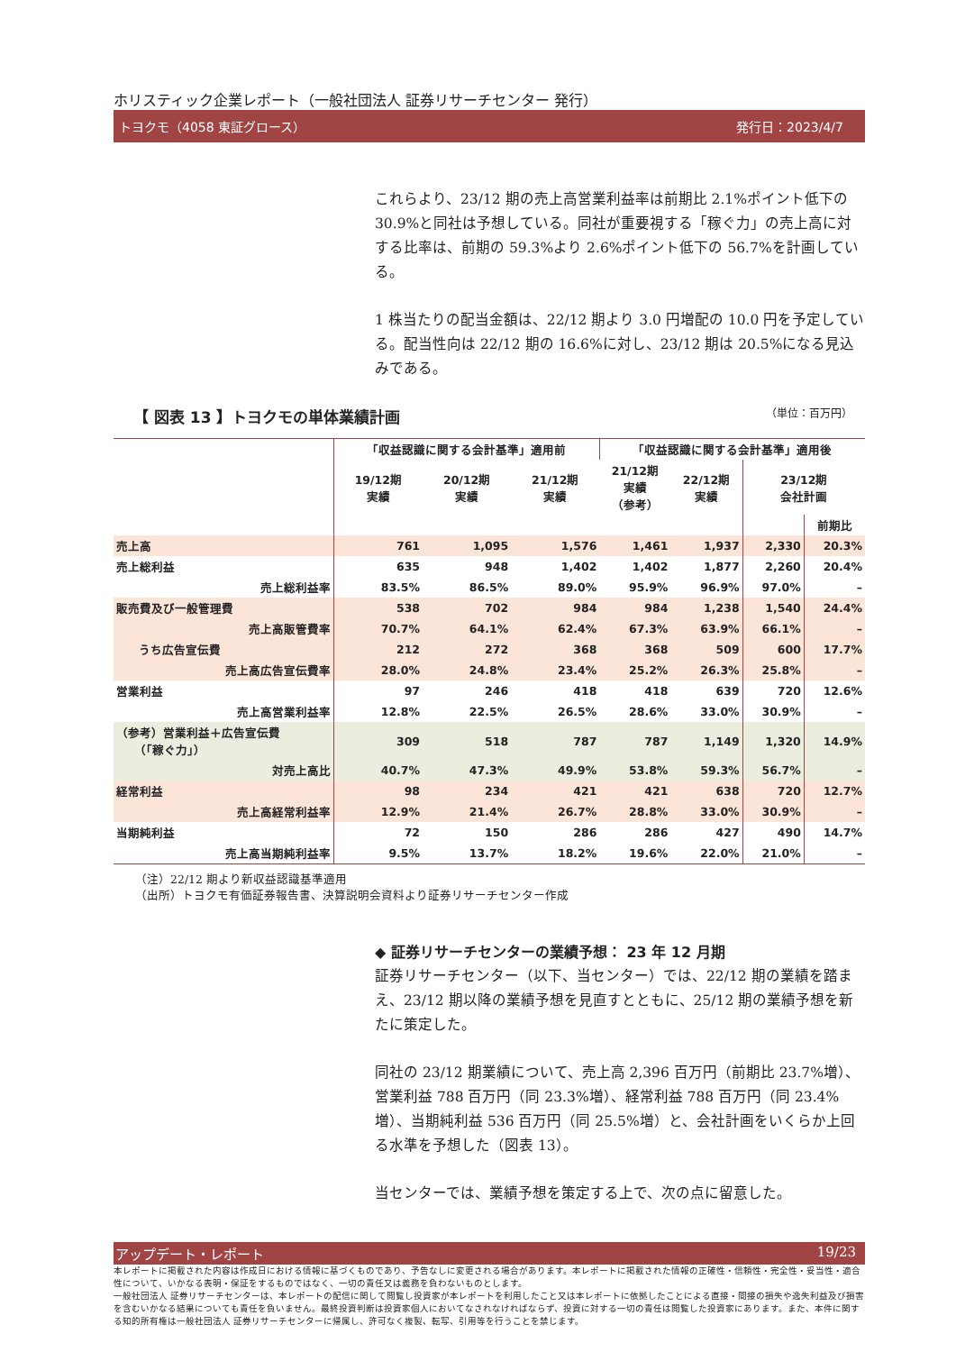ホリスティック企業レポート（一般社団法人 証券リサーチセンター 発行）
トヨクモ（4058 東証グロース） 発行日：2023/4/7
これらより、23/12 期の売上高営業利益率は前期比 2.1%ポイント低下の 30.9%と同社は予想している。同社が重要視する「稼ぐ力」の売上高に対する比率は、前期の 59.3%より 2.6%ポイント低下の 56.7%を計画している。
1 株当たりの配当金額は、22/12 期より 3.0 円増配の 10.0 円を予定している。配当性向は 22/12 期の 16.6%に対し、23/12 期は 20.5%になる見込みである。
【 図表 13 】トヨクモの単体業績計画 （単位：百万円）
| | 「収益認識に関する会計基準」適用前 | | | 「収益認識に関する会計基準」適用後 | | | |
| --- | --- | --- | --- | --- | --- | --- | --- |
| | 19/12期 実績 | 20/12期 実績 | 21/12期 実績 | 21/12期 実績 （参考） | 22/12期 実績 | 23/12期 会社計画 | |
| | | | | | | | 前期比 |
| 売上高 | 761 | 1,095 | 1,576 | 1,461 | 1,937 | 2,330 | 20.3% |
| 売上総利益 | 635 | 948 | 1,402 | 1,402 | 1,877 | 2,260 | 20.4% |
| 売上総利益率 | 83.5% | 86.5% | 89.0% | 95.9% | 96.9% | 97.0% | – |
| 販売費及び一般管理費 | 538 | 702 | 984 | 984 | 1,238 | 1,540 | 24.4% |
| 売上高販管費率 | 70.7% | 64.1% | 62.4% | 67.3% | 63.9% | 66.1% | – |
| うち広告宣伝費 | 212 | 272 | 368 | 368 | 509 | 600 | 17.7% |
| 売上高広告宣伝費率 | 28.0% | 24.8% | 23.4% | 25.2% | 26.3% | 25.8% | – |
| 営業利益 | 97 | 246 | 418 | 418 | 639 | 720 | 12.6% |
| 売上高営業利益率 | 12.8% | 22.5% | 26.5% | 28.6% | 33.0% | 30.9% | – |
| （参考）営業利益＋広告宣伝費 （「稼ぐ力」） | 309 | 518 | 787 | 787 | 1,149 | 1,320 | 14.9% |
| 対売上高比 | 40.7% | 47.3% | 49.9% | 53.8% | 59.3% | 56.7% | – |
| 経常利益 | 98 | 234 | 421 | 421 | 638 | 720 | 12.7% |
| 売上高経常利益率 | 12.9% | 21.4% | 26.7% | 28.8% | 33.0% | 30.9% | – |
| 当期純利益 | 72 | 150 | 286 | 286 | 427 | 490 | 14.7% |
| 売上高当期純利益率 | 9.5% | 13.7% | 18.2% | 19.6% | 22.0% | 21.0% | – |
（注）22/12 期より新収益認識基準適用
（出所）トヨクモ有価証券報告書、決算説明会資料より証券リサーチセンター作成
◆ 証券リサーチセンターの業績予想： 23 年 12 月期
証券リサーチセンター（以下、当センター）では、22/12 期の業績を踏まえ、23/12 期以降の業績予想を見直すとともに、25/12 期の業績予想を新たに策定した。
同社の 23/12 期業績について、売上高 2,396 百万円（前期比 23.7%増）、営業利益 788 百万円（同 23.3%増）、経常利益 788 百万円（同 23.4%増）、当期純利益 536 百万円（同 25.5%増）と、会社計画をいくらか上回る水準を予想した（図表 13）。
当センターでは、業績予想を策定する上で、次の点に留意した。
アップデート・レポート 19/23
本レポートに掲載された内容は作成日における情報に基づくものであり、予告なしに変更される場合があります。本レポートに掲載された情報の正確性・信頼性・完全性・妥当性・適合性について、いかなる表明・保証をするものではなく、一切の責任又は義務を負わないものとします。
一般社団法人 証券リサーチセンターは、本レポートの配信に関して閲覧し投資家が本レポートを利用したこと又は本レポートに依拠したことによる直接・間接の損失や逸失利益及び損害を含むいかなる結果についても責任を負いません。最終投資判断は投資家個人においてなされなければならず、投資に対する一切の責任は閲覧した投資家にあります。また、本件に関する知的所有権は一般社団法人 証券リサーチセンターに帰属し、許可なく複製、転写、引用等を行うことを禁じます。